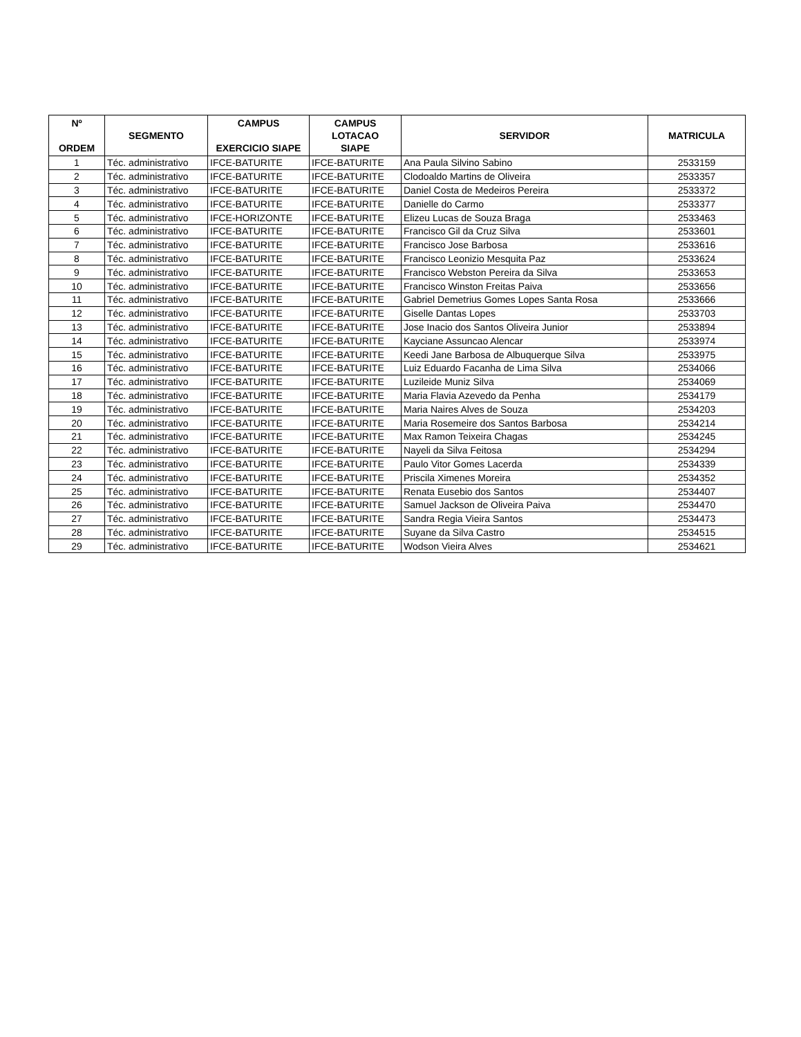| Nº ORDEM | SEGMENTO | CAMPUS EXERCICIO SIAPE | CAMPUS LOTACAO SIAPE | SERVIDOR | MATRICULA |
| --- | --- | --- | --- | --- | --- |
| 1 | Téc. administrativo | IFCE-BATURITE | IFCE-BATURITE | Ana Paula Silvino Sabino | 2533159 |
| 2 | Téc. administrativo | IFCE-BATURITE | IFCE-BATURITE | Clodoaldo Martins de Oliveira | 2533357 |
| 3 | Téc. administrativo | IFCE-BATURITE | IFCE-BATURITE | Daniel Costa de Medeiros Pereira | 2533372 |
| 4 | Téc. administrativo | IFCE-BATURITE | IFCE-BATURITE | Danielle do Carmo | 2533377 |
| 5 | Téc. administrativo | IFCE-HORIZONTE | IFCE-BATURITE | Elizeu Lucas de Souza Braga | 2533463 |
| 6 | Téc. administrativo | IFCE-BATURITE | IFCE-BATURITE | Francisco Gil da Cruz Silva | 2533601 |
| 7 | Téc. administrativo | IFCE-BATURITE | IFCE-BATURITE | Francisco Jose Barbosa | 2533616 |
| 8 | Téc. administrativo | IFCE-BATURITE | IFCE-BATURITE | Francisco Leonizio Mesquita Paz | 2533624 |
| 9 | Téc. administrativo | IFCE-BATURITE | IFCE-BATURITE | Francisco Webston Pereira da Silva | 2533653 |
| 10 | Téc. administrativo | IFCE-BATURITE | IFCE-BATURITE | Francisco Winston Freitas Paiva | 2533656 |
| 11 | Téc. administrativo | IFCE-BATURITE | IFCE-BATURITE | Gabriel Demetrius Gomes Lopes Santa Rosa | 2533666 |
| 12 | Téc. administrativo | IFCE-BATURITE | IFCE-BATURITE | Giselle Dantas Lopes | 2533703 |
| 13 | Téc. administrativo | IFCE-BATURITE | IFCE-BATURITE | Jose Inacio dos Santos Oliveira Junior | 2533894 |
| 14 | Téc. administrativo | IFCE-BATURITE | IFCE-BATURITE | Kayciane Assuncao Alencar | 2533974 |
| 15 | Téc. administrativo | IFCE-BATURITE | IFCE-BATURITE | Keedi Jane Barbosa de Albuquerque Silva | 2533975 |
| 16 | Téc. administrativo | IFCE-BATURITE | IFCE-BATURITE | Luiz Eduardo Facanha de Lima Silva | 2534066 |
| 17 | Téc. administrativo | IFCE-BATURITE | IFCE-BATURITE | Luzileide Muniz Silva | 2534069 |
| 18 | Téc. administrativo | IFCE-BATURITE | IFCE-BATURITE | Maria Flavia Azevedo da Penha | 2534179 |
| 19 | Téc. administrativo | IFCE-BATURITE | IFCE-BATURITE | Maria Naires Alves de Souza | 2534203 |
| 20 | Téc. administrativo | IFCE-BATURITE | IFCE-BATURITE | Maria Rosemeire dos Santos Barbosa | 2534214 |
| 21 | Téc. administrativo | IFCE-BATURITE | IFCE-BATURITE | Max Ramon Teixeira Chagas | 2534245 |
| 22 | Téc. administrativo | IFCE-BATURITE | IFCE-BATURITE | Nayeli da Silva Feitosa | 2534294 |
| 23 | Téc. administrativo | IFCE-BATURITE | IFCE-BATURITE | Paulo Vitor Gomes Lacerda | 2534339 |
| 24 | Téc. administrativo | IFCE-BATURITE | IFCE-BATURITE | Priscila Ximenes Moreira | 2534352 |
| 25 | Téc. administrativo | IFCE-BATURITE | IFCE-BATURITE | Renata Eusebio dos Santos | 2534407 |
| 26 | Téc. administrativo | IFCE-BATURITE | IFCE-BATURITE | Samuel Jackson de Oliveira Paiva | 2534470 |
| 27 | Téc. administrativo | IFCE-BATURITE | IFCE-BATURITE | Sandra Regia Vieira Santos | 2534473 |
| 28 | Téc. administrativo | IFCE-BATURITE | IFCE-BATURITE | Suyane da Silva Castro | 2534515 |
| 29 | Téc. administrativo | IFCE-BATURITE | IFCE-BATURITE | Wodson Vieira Alves | 2534621 |